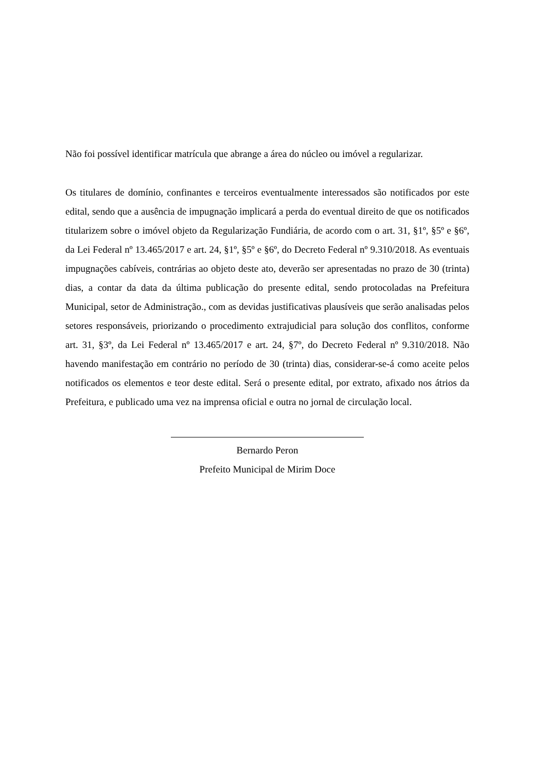Não foi possível identificar matrícula que abrange a área do núcleo ou imóvel a regularizar.
Os titulares de domínio, confinantes e terceiros eventualmente interessados são notificados por este edital, sendo que a ausência de impugnação implicará a perda do eventual direito de que os notificados titularizem sobre o imóvel objeto da Regularização Fundiária, de acordo com o art. 31, §1º, §5º e §6º, da Lei Federal nº 13.465/2017 e art. 24, §1º, §5º e §6º, do Decreto Federal nº 9.310/2018. As eventuais impugnações cabíveis, contrárias ao objeto deste ato, deverão ser apresentadas no prazo de 30 (trinta) dias, a contar da data da última publicação do presente edital, sendo protocoladas na Prefeitura Municipal, setor de Administração., com as devidas justificativas plausíveis que serão analisadas pelos setores responsáveis, priorizando o procedimento extrajudicial para solução dos conflitos, conforme art. 31, §3º, da Lei Federal nº 13.465/2017 e art. 24, §7º, do Decreto Federal nº 9.310/2018. Não havendo manifestação em contrário no período de 30 (trinta) dias, considerar-se-á como aceite pelos notificados os elementos e teor deste edital. Será o presente edital, por extrato, afixado nos átrios da Prefeitura, e publicado uma vez na imprensa oficial e outra no jornal de circulação local.
Bernardo Peron
Prefeito Municipal de Mirim Doce